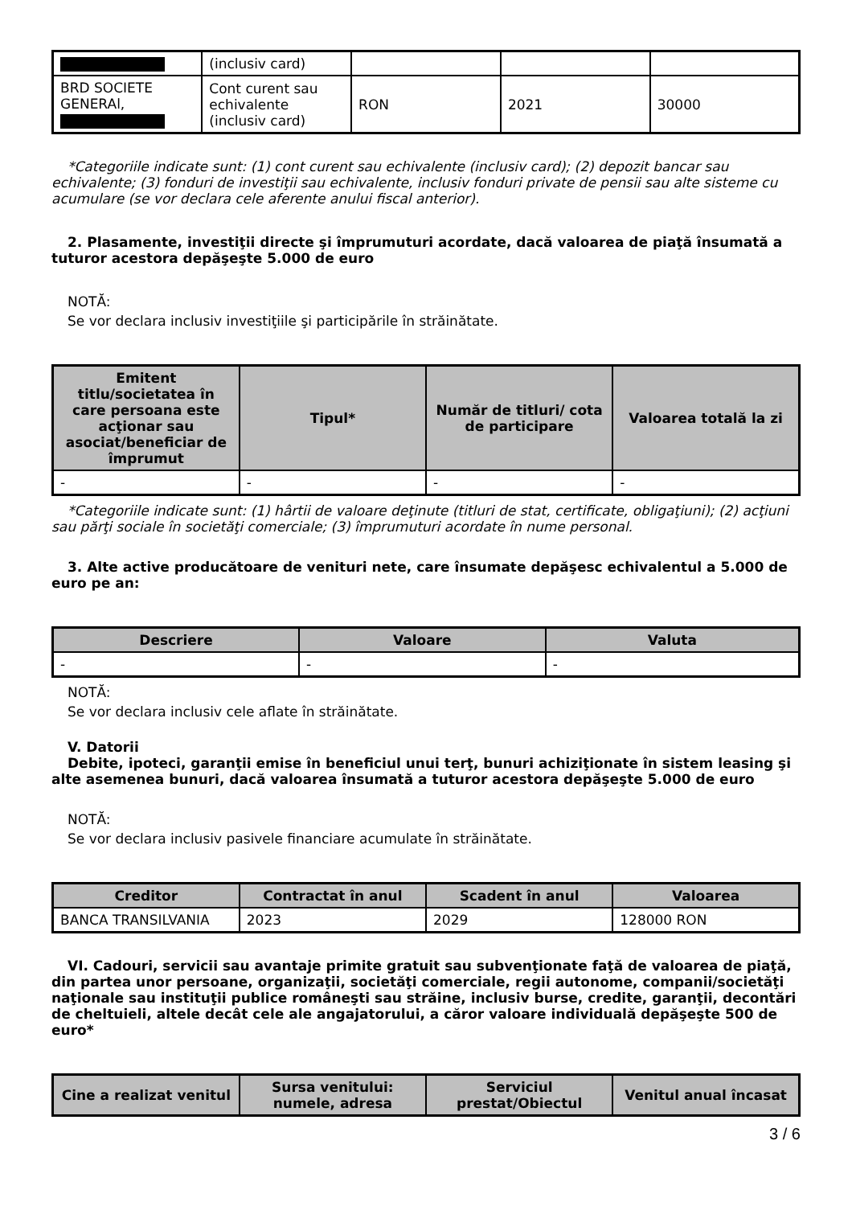| | (inclusiv card) | | | |
| BRD SOCIETE GENERAl, | Cont curent sau echivalente (inclusiv card) | RON | 2021 | 30000 |
*Categoriile indicate sunt: (1) cont curent sau echivalente (inclusiv card); (2) depozit bancar sau echivalente; (3) fonduri de investiţii sau echivalente, inclusiv fonduri private de pensii sau alte sisteme cu acumulare (se vor declara cele aferente anului fiscal anterior).
2. Plasamente, investiţii directe şi împrumuturi acordate, dacă valoarea de piaţă însumată a tuturor acestora depăşeşte 5.000 de euro
NOTĂ:
Se vor declara inclusiv investiţiile şi participările în străinătate.
| Emitent titlu/societatea în care persoana este acţionar sau asociat/beneficiar de împrumut | Tipul* | Număr de titluri/ cota de participare | Valoarea totală la zi |
| --- | --- | --- | --- |
| - | - | - | - |
*Categoriile indicate sunt: (1) hârtii de valoare deţinute (titluri de stat, certificate, obligaţiuni); (2) acţiuni sau părţi sociale în societăţi comerciale; (3) împrumuturi acordate în nume personal.
3. Alte active producătoare de venituri nete, care însumate depăşesc echivalentul a 5.000 de euro pe an:
| Descriere | Valoare | Valuta |
| --- | --- | --- |
| - | - | - |
NOTĂ:
Se vor declara inclusiv cele aflate în străinătate.
V. Datorii
Debite, ipoteci, garanţii emise în beneficiul unui terţ, bunuri achiziţionate în sistem leasing şi alte asemenea bunuri, dacă valoarea însumată a tuturor acestora depăşeşte 5.000 de euro
NOTĂ:
Se vor declara inclusiv pasivele financiare acumulate în străinătate.
| Creditor | Contractat în anul | Scadent în anul | Valoarea |
| --- | --- | --- | --- |
| BANCA TRANSILVANIA | 2023 | 2029 | 128000 RON |
VI. Cadouri, servicii sau avantaje primite gratuit sau subvenţionate faţă de valoarea de piaţă, din partea unor persoane, organizaţii, societăţi comerciale, regii autonome, companii/societăţi naţionale sau instituţii publice româneşti sau străine, inclusiv burse, credite, garanţii, decontări de cheltuieli, altele decât cele ale angajatorului, a căror valoare individuală depăşeşte 500 de euro*
| Cine a realizat venitul | Sursa venitului: numele, adresa | Serviciul prestat/Obiectul | Venitul anual încasat |
| --- | --- | --- | --- |
3 / 6